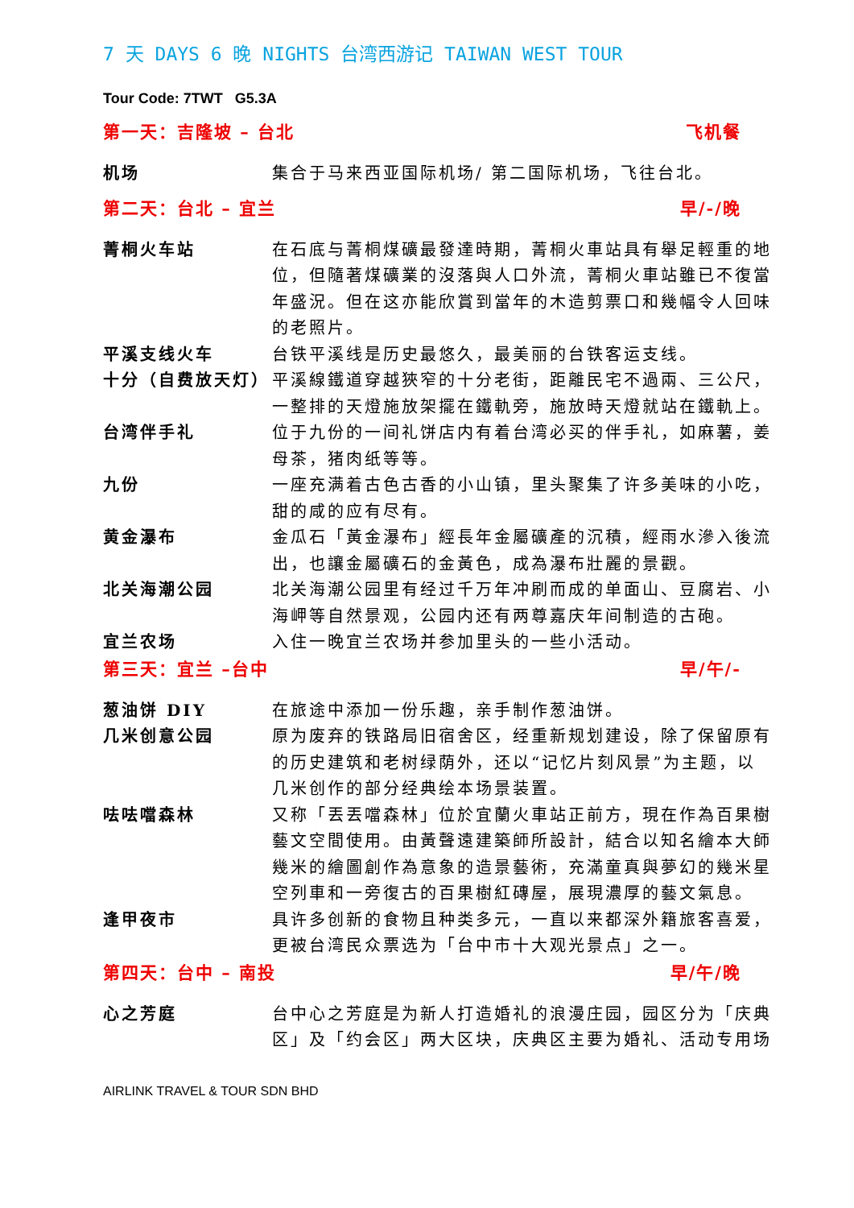7 天 DAYS 6 晚 NIGHTS 台湾西游记 TAIWAN WEST TOUR
Tour Code: 7TWT G5.3A
第一天：吉隆坡 – 台北 飞机餐
机场 集合于马来西亚国际机场/ 第二国际机场，飞往台北。
第二天：台北 – 宜兰 早/-/晚
菁桐火车站 在石底与菁桐煤礦最發達時期，菁桐火車站具有舉足輕重的地位，但隨著煤礦業的沒落與人口外流，菁桐火車站雖已不復當年盛況。但在这亦能欣賞到當年的木造剪票口和幾幅令人回味的老照片。
平溪支线火车
十分（自费放天灯）
台铁平溪线是历史最悠久，最美丽的台铁客运支线。
平溪線鐵道穿越狹窄的十分老街，距離民宅不過兩、三公尺，一整排的天燈施放架擺在鐵軌旁，施放時天燈就站在鐵軌上。
台湾伴手礼 位于九份的一间礼饼店内有着台湾必买的伴手礼，如麻薯，姜母茶，猪肉纸等等。
九份 一座充满着古色古香的小山镇，里头聚集了许多美味的小吃，甜的咸的应有尽有。
黄金瀑布 金瓜石「黃金瀑布」經長年金屬礦產的沉積，經雨水滲入後流出，也讓金屬礦石的金黃色，成為瀑布壯麗的景觀。
北关海潮公园 北关海潮公园里有经过千万年冲刷而成的单面山、豆腐岩、小海岬等自然景观，公园内还有两尊嘉庆年间制造的古砲。
宜兰农场 入住一晚宜兰农场并参加里头的一些小活动。
第三天：宜兰 –台中 早/午/-
葱油饼 DIY
几米创意公园
在旅途中添加一份乐趣，亲手制作葱油饼。
原为废弃的铁路局旧宿舍区，经重新规划建设，除了保留原有的历史建筑和老树绿荫外，还以“记忆片刻风景”为主题，以几米创作的部分经典绘本场景装置。
呿呿噹森林 又称「丟丟噹森林」位於宜蘭火車站正前方，現在作為百果樹藝文空間使用。由黃聲遠建築師所設計，結合以知名繪本大師幾米的繪圖創作為意象的造景藝術，充滿童真與夢幻的幾米星空列車和一旁復古的百果樹紅磚屋，展現濃厚的藝文氣息。
逢甲夜市 具许多创新的食物且种类多元，一直以来都深外籍旅客喜爱，更被台湾民众票选为「台中市十大观光景点」之一。
第四天：台中 – 南投 早/午/晚
心之芳庭 台中心之芳庭是为新人打造婚礼的浪漫庄园，园区分为「庆典区」及「约会区」两大区块，庆典区主要为婚礼、活动专用场
AIRLINK TRAVEL & TOUR SDN BHD